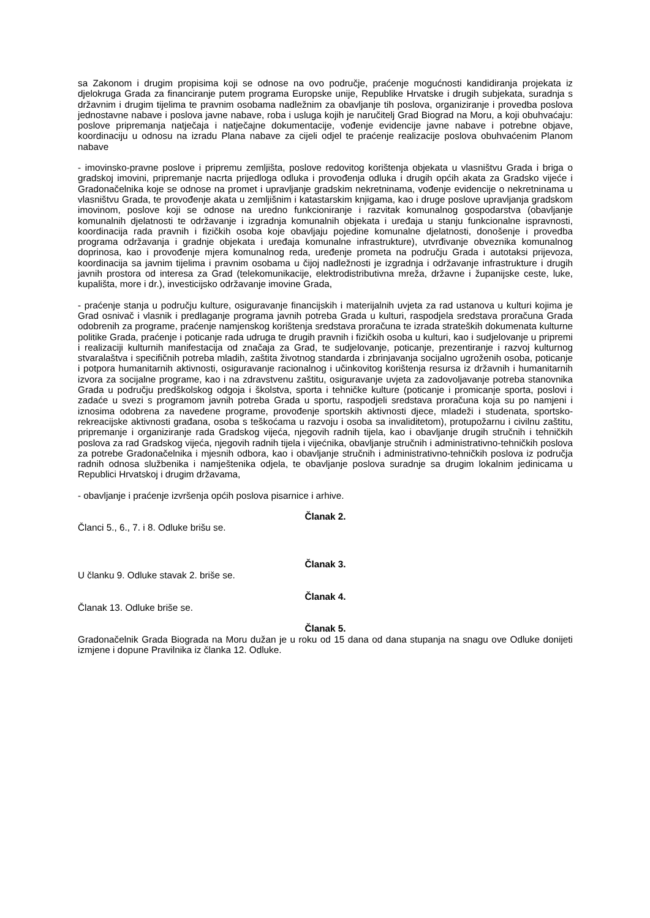sa Zakonom i drugim propisima koji se odnose na ovo područje, praćenje mogućnosti kandidiranja projekata iz djelokruga Grada za financiranje putem programa Europske unije, Republike Hrvatske i drugih subjekata, suradnja s državnim i drugim tijelima te pravnim osobama nadležnim za obavljanje tih poslova, organiziranje i provedba poslova jednostavne nabave i poslova javne nabave, roba i usluga kojih je naručitelj Grad Biograd na Moru, a koji obuhvaćaju: poslove pripremanja natječaja i natječajne dokumentacije, vođenje evidencije javne nabave i potrebne objave, koordinaciju u odnosu na izradu Plana nabave za cijeli odjel te praćenje realizacije poslova obuhvaćenim Planom nabave
- imovinsko-pravne poslove i pripremu zemljišta, poslove redovitog korištenja objekata u vlasništvu Grada i briga o gradskoj imovini, pripremanje nacrta prijedloga odluka i provođenja odluka i drugih općih akata za Gradsko vijeće i Gradonačelnika koje se odnose na promet i upravljanje gradskim nekretninama, vođenje evidencije o nekretninama u vlasništvu Grada, te provođenje akata u zemljišnim i katastarskim knjigama, kao i druge poslove upravljanja gradskom imovinom, poslove koji se odnose na uredno funkcioniranje i razvitak komunalnog gospodarstva (obavljanje komunalnih djelatnosti te održavanje i izgradnja komunalnih objekata i uređaja u stanju funkcionalne ispravnosti, koordinacija rada pravnih i fizičkih osoba koje obavljaju pojedine komunalne djelatnosti, donošenje i provedba programa održavanja i gradnje objekata i uređaja komunalne infrastrukture), utvrđivanje obveznika komunalnog doprinosa, kao i provođenje mjera komunalnog reda, uređenje prometa na području Grada i autotaksi prijevoza, koordinacija sa javnim tijelima i pravnim osobama u čijoj nadležnosti je izgradnja i održavanje infrastrukture i drugih javnih prostora od interesa za Grad (telekomunikacije, elektrodistributivna mreža, državne i županijske ceste, luke, kupališta, more i dr.), investicijsko održavanje imovine Grada,
- praćenje stanja u području kulture, osiguravanje financijskih i materijalnih uvjeta za rad ustanova u kulturi kojima je Grad osnivač i vlasnik i predlaganje programa javnih potreba Grada u kulturi, raspodjela sredstava proračuna Grada odobrenih za programe, praćenje namjenskog korištenja sredstava proračuna te izrada strateških dokumenata kulturne politike Grada, praćenje i poticanje rada udruga te drugih pravnih i fizičkih osoba u kulturi, kao i sudjelovanje u pripremi i realizaciji kulturnih manifestacija od značaja za Grad, te sudjelovanje, poticanje, prezentiranje i razvoj kulturnog stvaralaštva i specifičnih potreba mladih, zaštita životnog standarda i zbrinjavanja socijalno ugroženih osoba, poticanje i potpora humanitarnih aktivnosti, osiguravanje racionalnog i učinkovitog korištenja resursa iz državnih i humanitarnih izvora za socijalne programe, kao i na zdravstvenu zaštitu, osiguravanje uvjeta za zadovoljavanje potreba stanovnika Grada u području predškolskog odgoja i školstva, sporta i tehničke kulture (poticanje i promicanje sporta, poslovi i zadaće u svezi s programom javnih potreba Grada u sportu, raspodjeli sredstava proračuna koja su po namjeni i iznosima odobrena za navedene programe, provođenje sportskih aktivnosti djece, mladeži i studenata, sportsko-rekreacijske aktivnosti građana, osoba s teškoćama u razvoju i osoba sa invaliditetom), protupožarnu i civilnu zaštitu, pripremanje i organiziranje rada Gradskog vijeća, njegovih radnih tijela, kao i obavljanje drugih stručnih i tehničkih poslova za rad Gradskog vijeća, njegovih radnih tijela i vijećnika, obavljanje stručnih i administrativno-tehničkih poslova za potrebe Gradonačelnika i mjesnih odbora, kao i obavljanje stručnih i administrativno-tehničkih poslova iz područja radnih odnosa službenika i namještenika odjela, te obavljanje poslova suradnje sa drugim lokalnim jedinicama u Republici Hrvatskoj i drugim državama,
- obavljanje i praćenje izvršenja općih poslova pisarnice i arhive.
Članak 2.
Članci 5., 6., 7. i 8. Odluke brišu se.
Članak 3.
U članku 9. Odluke stavak 2. briše se.
Članak 4.
Članak 13. Odluke briše se.
Članak 5.
Gradonačelnik Grada Biograda na Moru dužan je u roku od 15 dana od dana stupanja na snagu ove Odluke donijeti izmjene i dopune Pravilnika iz članka 12. Odluke.